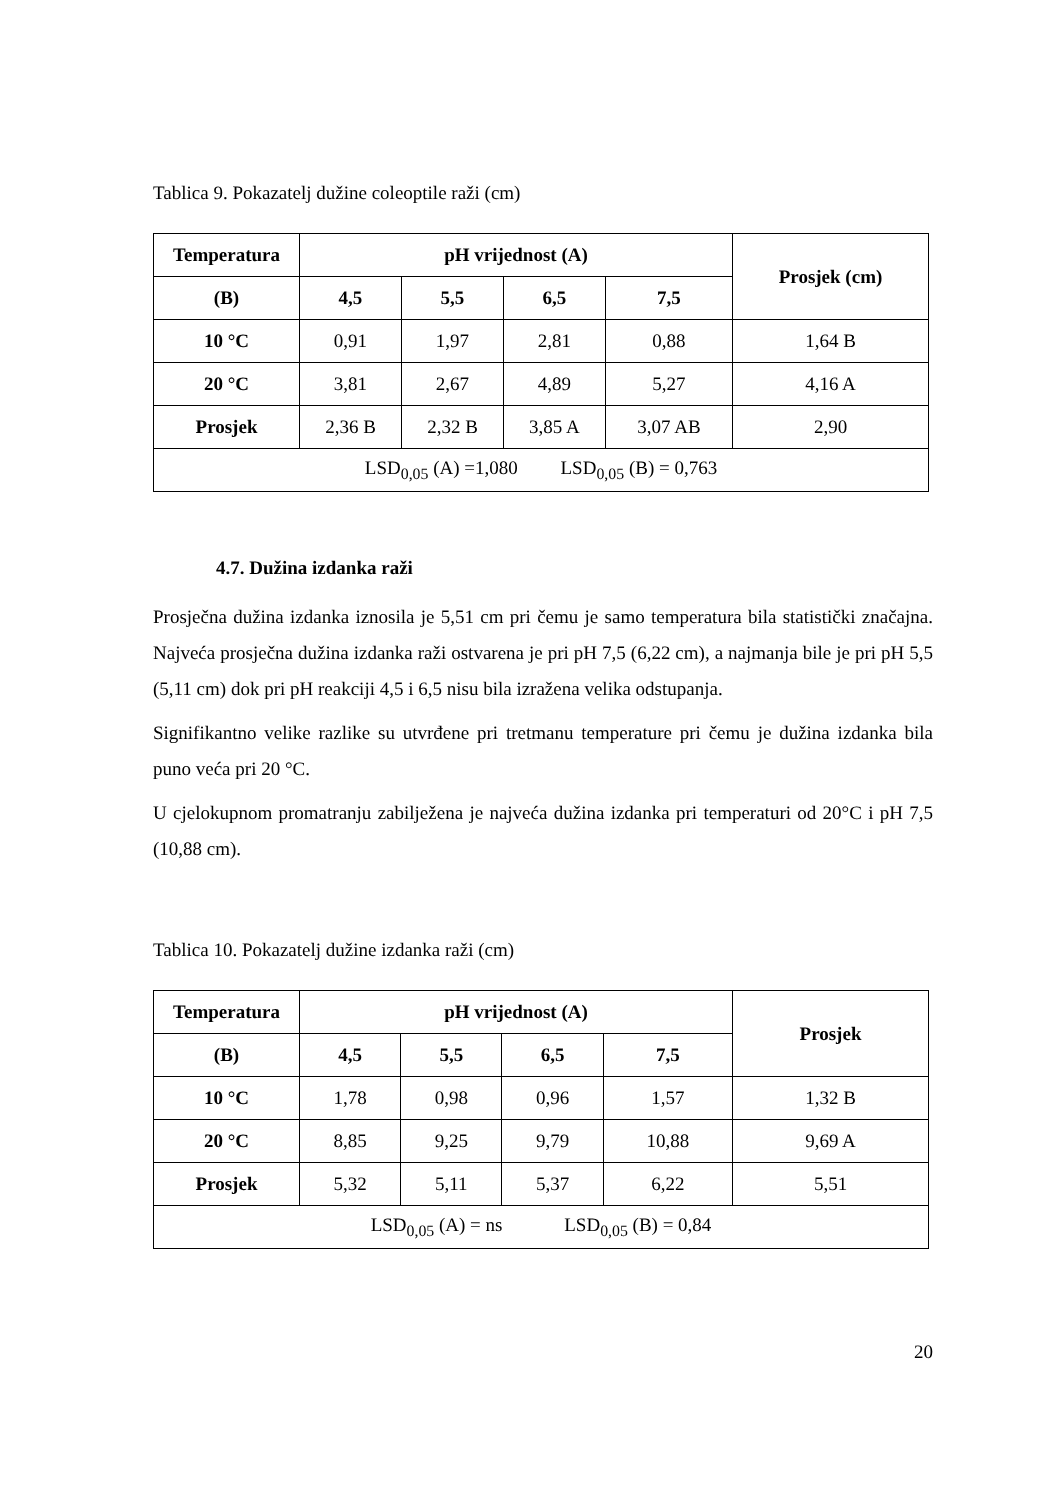Tablica 9. Pokazatelj dužine coleoptile raži (cm)
| Temperatura | pH vrijednost (A) | | | | Prosjek (cm) |
| --- | --- | --- | --- | --- | --- |
| (B) | 4,5 | 5,5 | 6,5 | 7,5 | |
| 10 °C | 0,91 | 1,97 | 2,81 | 0,88 | 1,64 B |
| 20 °C | 3,81 | 2,67 | 4,89 | 5,27 | 4,16 A |
| Prosjek | 2,36 B | 2,32 B | 3,85 A | 3,07 AB | 2,90 |
| LSD<sub>0,05</sub> (A) =1,080 LSD<sub>0,05</sub> (B) = 0,763 | | | | | |
4.7. Dužina izdanka raži
Prosječna dužina izdanka iznosila je 5,51 cm pri čemu je samo temperatura bila statistički značajna. Najveća prosječna dužina izdanka raži ostvarena je pri pH 7,5 (6,22 cm), a najmanja bile je pri pH 5,5 (5,11 cm) dok pri pH reakciji 4,5 i 6,5 nisu bila izražena velika odstupanja.
Signifikantno velike razlike su utvrđene pri tretmanu temperature pri čemu je dužina izdanka bila puno veća pri 20 °C.
U cjelokupnom promatranju zabilježena je najveća dužina izdanka pri temperaturi od 20°C i pH 7,5 (10,88 cm).
Tablica 10. Pokazatelj dužine izdanka raži (cm)
| Temperatura | pH vrijednost (A) | | | | Prosjek |
| --- | --- | --- | --- | --- | --- |
| (B) | 4,5 | 5,5 | 6,5 | 7,5 | |
| 10 °C | 1,78 | 0,98 | 0,96 | 1,57 | 1,32 B |
| 20 °C | 8,85 | 9,25 | 9,79 | 10,88 | 9,69 A |
| Prosjek | 5,32 | 5,11 | 5,37 | 6,22 | 5,51 |
| LSD<sub>0,05</sub> (A) = ns LSD<sub>0,05</sub> (B) = 0,84 | | | | | |
20